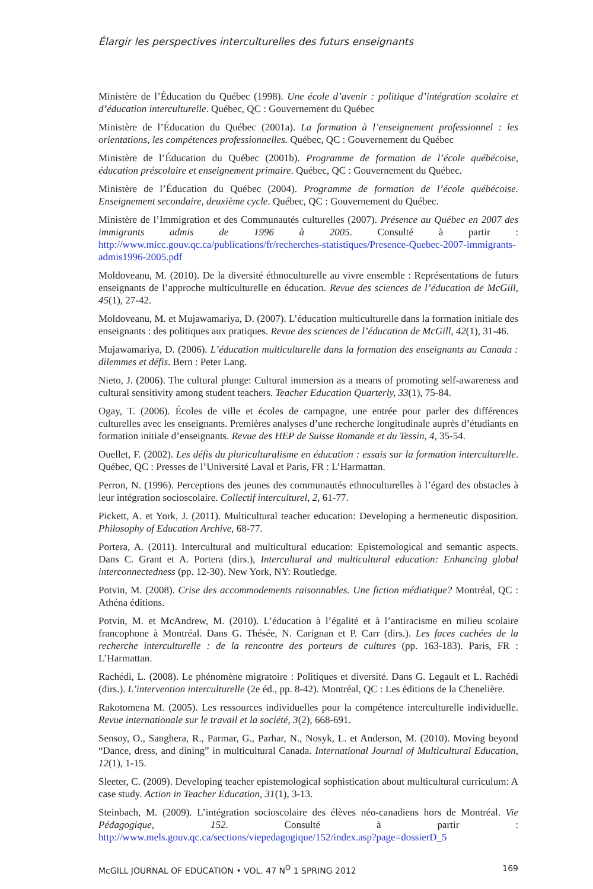Élargir les perspectives interculturelles des futurs enseignants
Ministère de l’Éducation du Québec (1998). Une école d’avenir : politique d’intégration scolaire et d’éducation interculturelle. Québec, QC : Gouvernement du Québec
Ministère de l’Éducation du Québec (2001a). La formation à l’enseignement professionnel : les orientations, les compétences professionnelles. Québec, QC : Gouvernement du Québec
Ministère de l’Éducation du Québec (2001b). Programme de formation de l’école québécoise, éducation préscolaire et enseignement primaire. Québec, QC : Gouvernement du Québec.
Ministère de l’Éducation du Québec (2004). Programme de formation de l’école québécoise. Enseignement secondaire, deuxième cycle. Québec, QC : Gouvernement du Québec.
Ministère de l’Immigration et des Communautés culturelles (2007). Présence au Québec en 2007 des immigrants admis de 1996 à 2005. Consulté à partir : http://www.micc.gouv.qc.ca/publications/fr/recherches-statistiques/Presence-Quebec-2007-immigrants-admis1996-2005.pdf
Moldoveanu, M. (2010). De la diversité éthnoculturelle au vivre ensemble : Représentations de futurs enseignants de l’approche multiculturelle en éducation. Revue des sciences de l’éducation de McGill, 45(1), 27-42.
Moldoveanu, M. et Mujawamariya, D. (2007). L’éducation multiculturelle dans la formation initiale des enseignants : des politiques aux pratiques. Revue des sciences de l’éducation de McGill, 42(1), 31-46.
Mujawamariya, D. (2006). L’éducation multiculturelle dans la formation des enseignants au Canada : dilemmes et défis. Bern : Peter Lang.
Nieto, J. (2006). The cultural plunge: Cultural immersion as a means of promoting self-awareness and cultural sensitivity among student teachers. Teacher Education Quarterly, 33(1), 75-84.
Ogay, T. (2006). Écoles de ville et écoles de campagne, une entrée pour parler des différences culturelles avec les enseignants. Premières analyses d’une recherche longitudinale auprès d’étudiants en formation initiale d’enseignants. Revue des HEP de Suisse Romande et du Tessin, 4, 35-54.
Ouellet, F. (2002). Les défis du pluriculturalisme en éducation : essais sur la formation interculturelle. Québec, QC : Presses de l’Université Laval et Paris, FR : L’Harmattan.
Perron, N. (1996). Perceptions des jeunes des communautés ethnoculturelles à l’égard des obstacles à leur intégration socioscolaire. Collectif interculturel, 2, 61-77.
Pickett, A. et York, J. (2011). Multicultural teacher education: Developing a hermeneutic disposition. Philosophy of Education Archive, 68-77.
Portera, A. (2011). Intercultural and multicultural education: Epistemological and semantic aspects. Dans C. Grant et A. Portera (dirs.), Intercultural and multicultural education: Enhancing global interconnectedness (pp. 12-30). New York, NY: Routledge.
Potvin, M. (2008). Crise des accommodements raisonnables. Une fiction médiatique? Montréal, QC : Athéna éditions.
Potvin, M. et McAndrew, M. (2010). L’éducation à l’égalité et à l’antiracisme en milieu scolaire francophone à Montréal. Dans G. Thésée, N. Carignan et P. Carr (dirs.). Les faces cachées de la recherche interculturelle : de la rencontre des porteurs de cultures (pp. 163-183). Paris, FR : L’Harmattan.
Rachédi, L. (2008). Le phénomène migratoire : Politiques et diversité. Dans G. Legault et L. Rachédi (dirs.). L’intervention interculturelle (2e éd., pp. 8-42). Montréal, QC : Les éditions de la Chenelière.
Rakotomena M. (2005). Les ressources individuelles pour la compétence interculturelle individuelle. Revue internationale sur le travail et la société, 3(2), 668-691.
Sensoy, O., Sanghera, R., Parmar, G., Parhar, N., Nosyk, L. et Anderson, M. (2010). Moving beyond “Dance, dress, and dining” in multicultural Canada. International Journal of Multicultural Education, 12(1), 1-15.
Sleeter, C. (2009). Developing teacher epistemological sophistication about multicultural curriculum: A case study. Action in Teacher Education, 31(1), 3-13.
Steinbach, M. (2009). L’intégration socioscolaire des élèves néo-canadiens hors de Montréal. Vie Pédagogique, 152. Consulté à partir : http://www.mels.gouv.qc.ca/sections/viepedagogique/152/index.asp?page=dossierD_5
McGILL JOURNAL OF EDUCATION • VOL. 47 N<sup>O</sup> 1 SPRING 2012 169